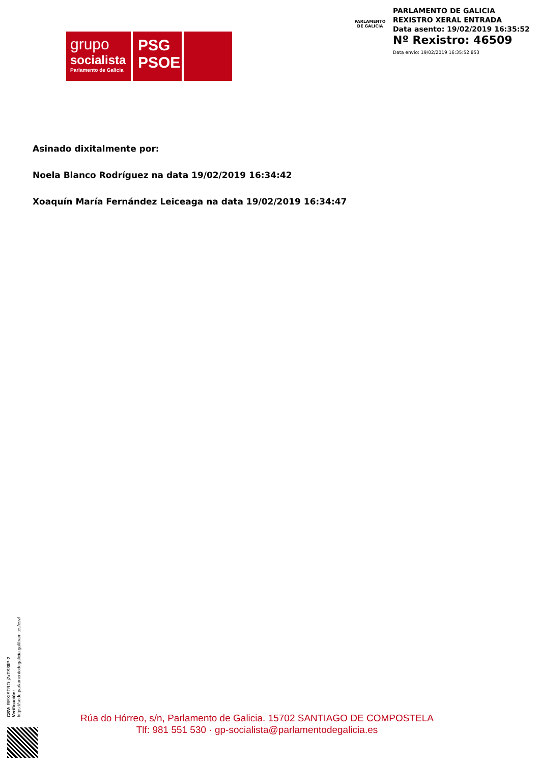grupo
socialista
Parlamento de Galicia
PSG
PSOE
PARLAMENTO
DE GALICIA
PARLAMENTO DE GALICIA
REXISTRO XERAL ENTRADA
Data asento: 19/02/2019 16:35:52
Nº Rexistro: 46509
Data envio: 19/02/2019 16:35:52.853
Asinado dixitalmente por:
Noela Blanco Rodríguez na data 19/02/2019 16:34:42
Xoaquín María Fernández Leiceaga na data 19/02/2019 16:34:47
CSV: REXISTRO-j7xTS3lfP-2
Verificación:
https://sede.parlamentodegalicia.gal/tramites/csv/
Rúa do Hórreo, s/n, Parlamento de Galicia. 15702 SANTIAGO DE COMPOSTELA
Tlf: 981 551 530 · gp-socialista@parlamentodegalicia.es